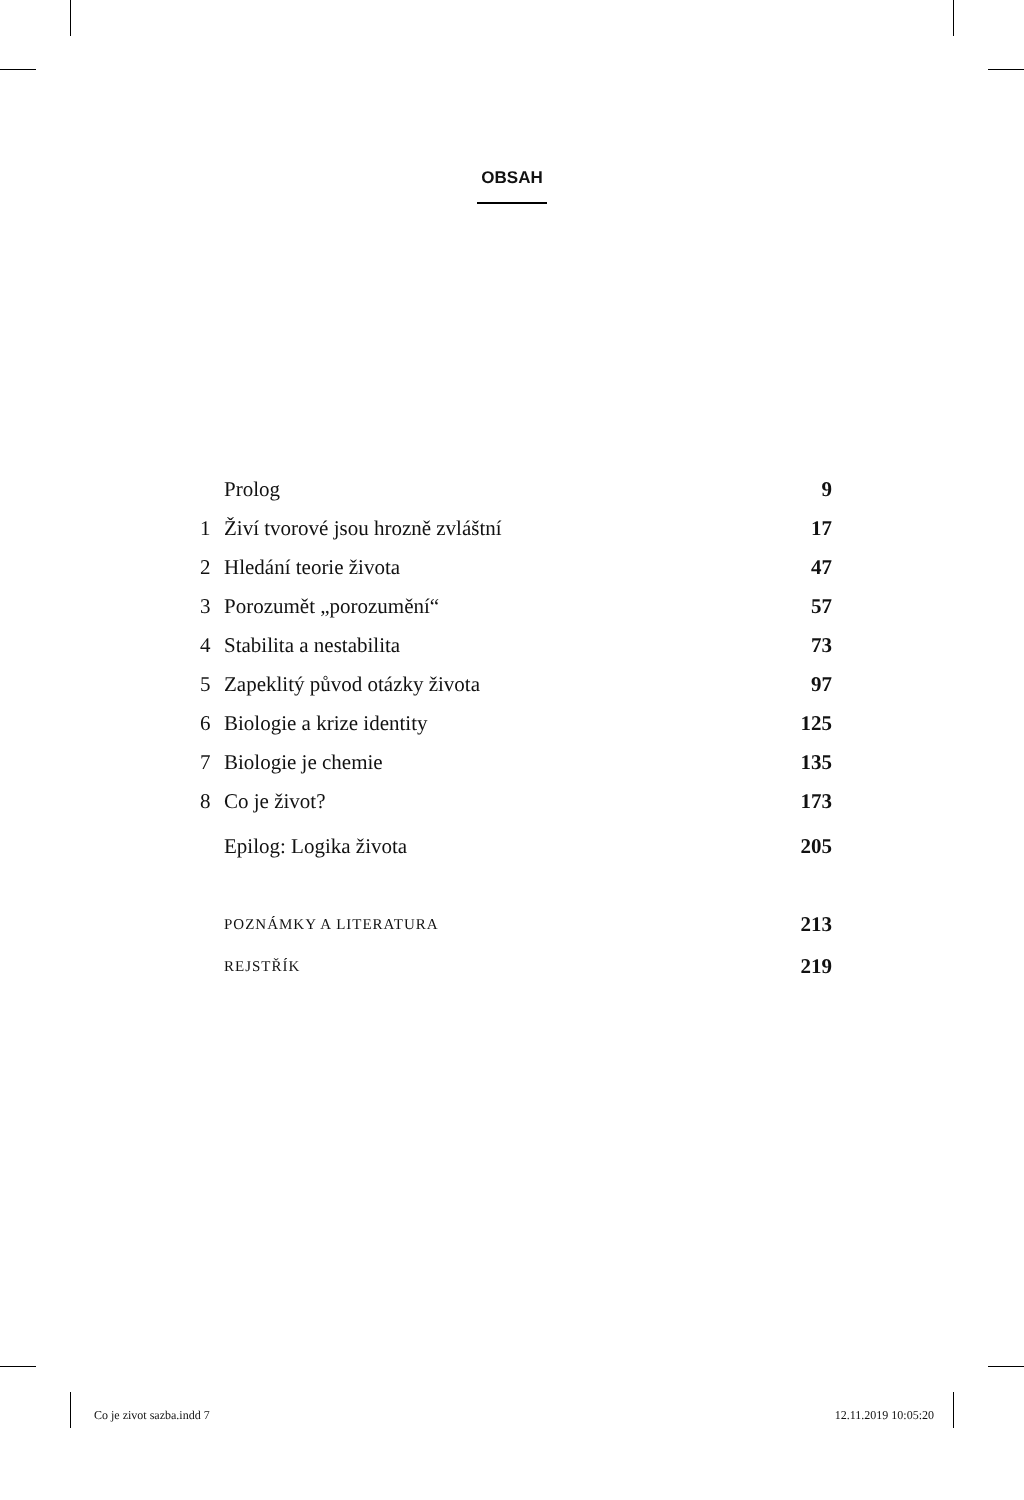OBSAH
| | Prolog | 9 |
| 1 | Živí tvorové jsou hrozně zvláštní | 17 |
| 2 | Hledání teorie života | 47 |
| 3 | Porozumět „porozumění“ | 57 |
| 4 | Stabilita a nestabilita | 73 |
| 5 | Zapeklitý původ otázky života | 97 |
| 6 | Biologie a krize identity | 125 |
| 7 | Biologie je chemie | 135 |
| 8 | Co je život? | 173 |
| | Epilog: Logika života | 205 |
| | POZNÁMKY A LITERATURA | 213 |
| | REJSTŘÍK | 219 |
Co je zivot sazba.indd 7 12.11.2019 10:05:20